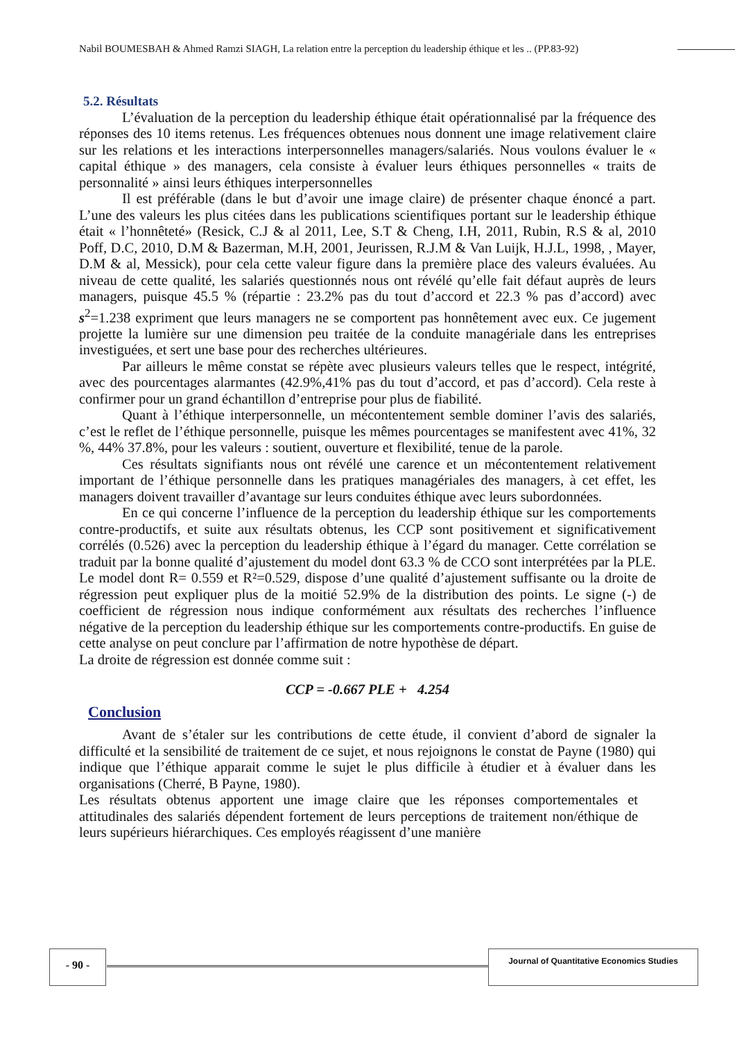Nabil BOUMESBAH & Ahmed Ramzi SIAGH, La relation entre la perception du leadership éthique et les .. (PP.83-92)
5.2. Résultats
L’évaluation de la perception du leadership éthique était opérationnalisé par la fréquence des réponses des 10 items retenus. Les fréquences obtenues nous donnent une image relativement claire sur les relations et les interactions interpersonnelles managers/salariés. Nous voulons évaluer le « capital éthique » des managers, cela consiste à évaluer leurs éthiques personnelles « traits de personnalité » ainsi leurs éthiques interpersonnelles
Il est préférable (dans le but d’avoir une image claire) de présenter chaque énoncé a part. L’une des valeurs les plus citées dans les publications scientifiques portant sur le leadership éthique était « l’honnêteté» (Resick, C.J & al 2011, Lee, S.T & Cheng, I.H, 2011, Rubin, R.S & al, 2010 Poff, D.C, 2010, D.M & Bazerman, M.H, 2001, Jeurissen, R.J.M & Van Luijk, H.J.L, 1998, , Mayer, D.M & al, Messick), pour cela cette valeur figure dans la première place des valeurs évaluées. Au niveau de cette qualité, les salariés questionnés nous ont révélé qu’elle fait défaut auprès de leurs managers, puisque 45.5 % (répartie : 23.2% pas du tout d’accord et 22.3 % pas d’accord) avec s<sup>2</sup>=1.238 expriment que leurs managers ne se comportent pas honnêtement avec eux. Ce jugement projette la lumière sur une dimension peu traitée de la conduite managériale dans les entreprises investiguées, et sert une base pour des recherches ultérieures.
Par ailleurs le même constat se répète avec plusieurs valeurs telles que le respect, intégrité, avec des pourcentages alarmantes (42.9%,41% pas du tout d’accord, et pas d’accord). Cela reste à confirmer pour un grand échantillon d’entreprise pour plus de fiabilité.
Quant à l’éthique interpersonnelle, un mécontentement semble dominer l’avis des salariés, c’est le reflet de l’éthique personnelle, puisque les mêmes pourcentages se manifestent avec 41%, 32 %, 44% 37.8%, pour les valeurs : soutient, ouverture et flexibilité, tenue de la parole.
Ces résultats signifiants nous ont révélé une carence et un mécontentement relativement important de l’éthique personnelle dans les pratiques managériales des managers, à cet effet, les managers doivent travailler d’avantage sur leurs conduites éthique avec leurs subordonnées.
En ce qui concerne l’influence de la perception du leadership éthique sur les comportements contre-productifs, et suite aux résultats obtenus, les CCP sont positivement et significativement corrélés (0.526) avec la perception du leadership éthique à l’égard du manager. Cette corrélation se traduit par la bonne qualité d’ajustement du model dont 63.3 % de CCO sont interprétées par la PLE. Le model dont R= 0.559 et R²=0.529, dispose d’une qualité d’ajustement suffisante ou la droite de régression peut expliquer plus de la moitié 52.9% de la distribution des points. Le signe (-) de coefficient de régression nous indique conformément aux résultats des recherches l’influence négative de la perception du leadership éthique sur les comportements contre-productifs. En guise de cette analyse on peut conclure par l’affirmation de notre hypothèse de départ.
La droite de régression est donnée comme suit :
CCP = -0.667 PLE + 4.254
Conclusion
Avant de s’étaler sur les contributions de cette étude, il convient d’abord de signaler la difficulté et la sensibilité de traitement de ce sujet, et nous rejoignons le constat de Payne (1980) qui indique que l’éthique apparait comme le sujet le plus difficile à étudier et à évaluer dans les organisations (Cherré, B Payne, 1980).
Les résultats obtenus apportent une image claire que les réponses comportementales et attitudinales des salariés dépendent fortement de leurs perceptions de traitement non/éthique de leurs supérieurs hiérarchiques. Ces employés réagissent d’une manière
- 90 - Journal of Quantitative Economics Studies